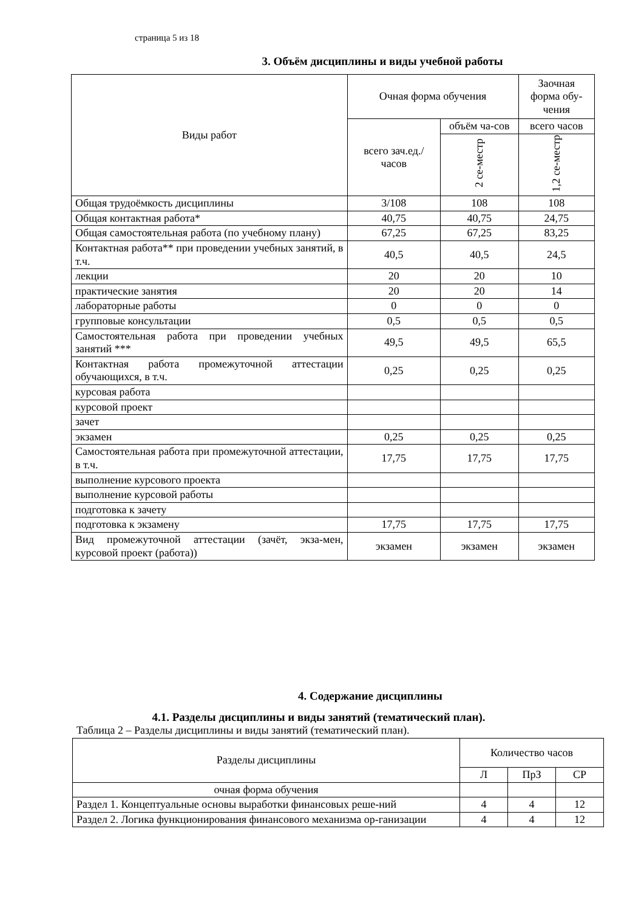страница 5 из 18
3. Объём дисциплины и виды учебной работы
| Виды работ | Очная форма обучения | | Заочная форма обу-чения |
| --- | --- | --- | --- |
| | всего зач.ед./ часов | объём ча-сов | всего часов |
| | | 2 се-местр | 1,2 се-местр |
| Общая трудоёмкость дисциплины | 3/108 | 108 | 108 |
| Общая контактная работа* | 40,75 | 40,75 | 24,75 |
| Общая самостоятельная работа (по учебному плану) | 67,25 | 67,25 | 83,25 |
| Контактная работа** при проведении учебных занятий, в т.ч. | 40,5 | 40,5 | 24,5 |
| лекции | 20 | 20 | 10 |
| практические занятия | 20 | 20 | 14 |
| лабораторные работы | 0 | 0 | 0 |
| групповые консультации | 0,5 | 0,5 | 0,5 |
| Самостоятельная работа при проведении учебных занятий *** | 49,5 | 49,5 | 65,5 |
| Контактная работа промежуточной аттестации обучающихся, в т.ч. | 0,25 | 0,25 | 0,25 |
| курсовая работа | | | |
| курсовой проект | | | |
| зачет | | | |
| экзамен | 0,25 | 0,25 | 0,25 |
| Самостоятельная работа при промежуточной аттестации, в т.ч. | 17,75 | 17,75 | 17,75 |
| выполнение курсового проекта | | | |
| выполнение курсовой работы | | | |
| подготовка к зачету | | | |
| подготовка к экзамену | 17,75 | 17,75 | 17,75 |
| Вид промежуточной аттестации (зачёт, экза-мен, курсовой проект (работа)) | экзамен | экзамен | экзамен |
4. Содержание дисциплины
4.1. Разделы дисциплины и виды занятий (тематический план).
Таблица 2 – Разделы дисциплины и виды занятий (тематический план).
| Разделы дисциплины | Количество часов | | |
| --- | --- | --- | --- |
| | Л | ПрЗ | СР |
| очная форма обучения | | | |
| Раздел 1. Концептуальные основы выработки финансовых реше-ний | 4 | 4 | 12 |
| Раздел 2. Логика функционирования финансового механизма ор-ганизации | 4 | 4 | 12 |